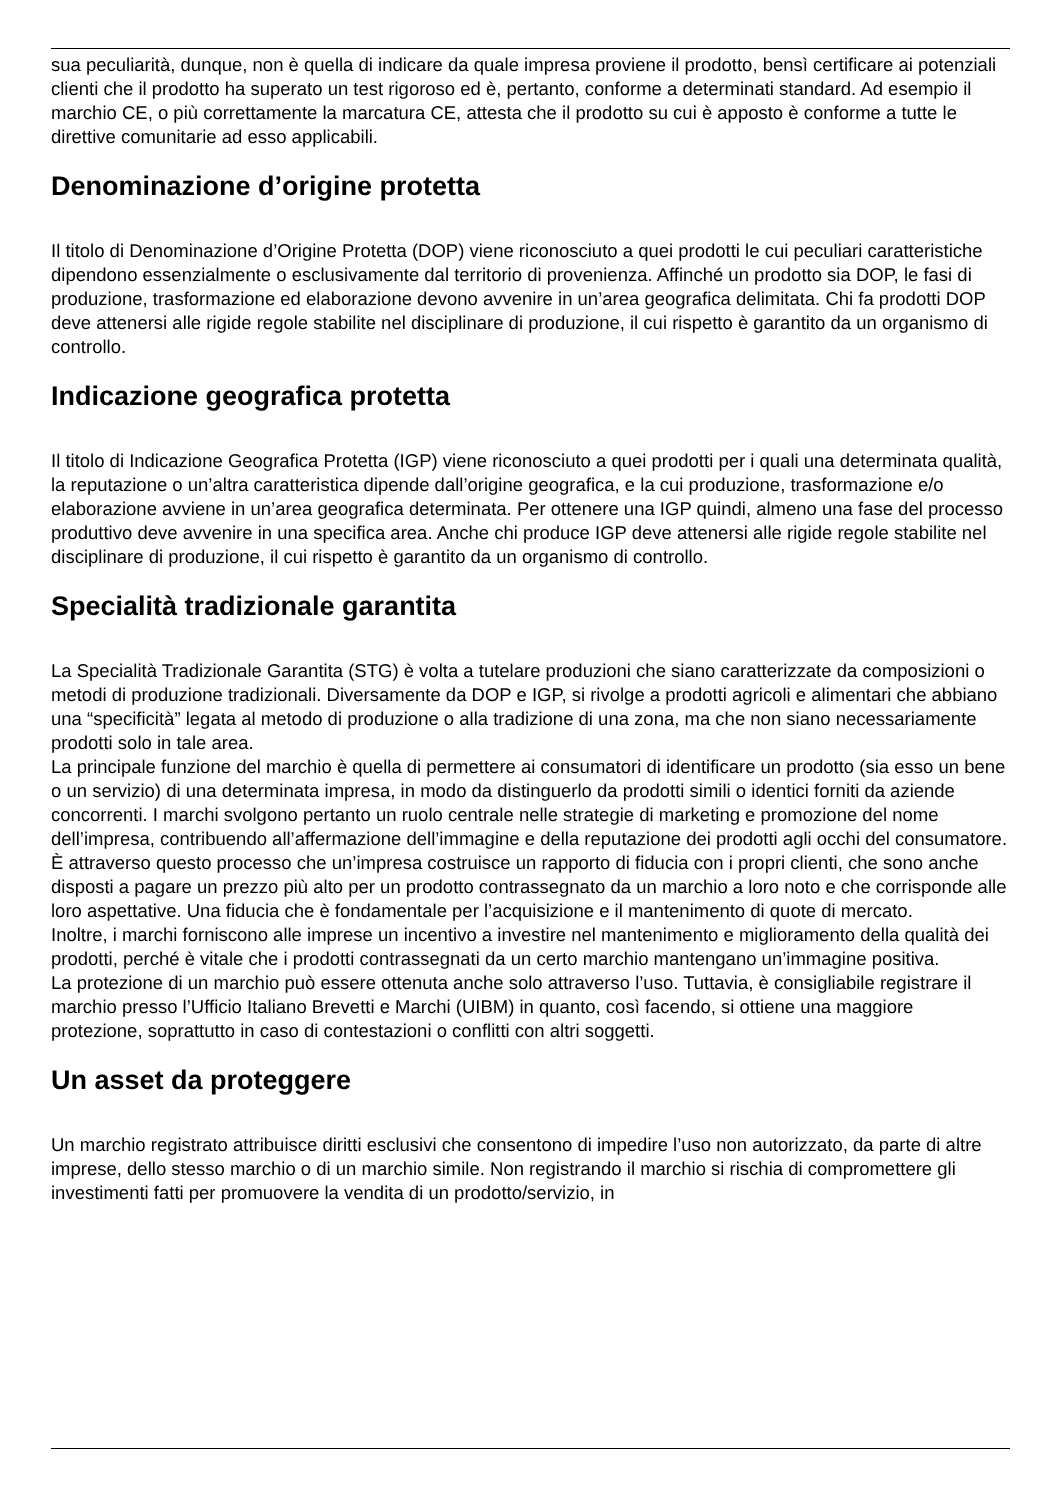sua peculiarità, dunque, non è quella di indicare da quale impresa proviene il prodotto, bensì certificare ai potenziali clienti che il prodotto ha superato un test rigoroso ed è, pertanto, conforme a determinati standard. Ad esempio il marchio CE, o più correttamente la marcatura CE, attesta che il prodotto su cui è apposto è conforme a tutte le direttive comunitarie ad esso applicabili.
Denominazione d’origine protetta
Il titolo di Denominazione d’Origine Protetta (DOP) viene riconosciuto a quei prodotti le cui peculiari caratteristiche dipendono essenzialmente o esclusivamente dal territorio di provenienza. Affinché un prodotto sia DOP, le fasi di produzione, trasformazione ed elaborazione devono avvenire in un’area geografica delimitata. Chi fa prodotti DOP deve attenersi alle rigide regole stabilite nel disciplinare di produzione, il cui rispetto è garantito da un organismo di controllo.
Indicazione geografica protetta
Il titolo di Indicazione Geografica Protetta (IGP) viene riconosciuto a quei prodotti per i quali una determinata qualità, la reputazione o un’altra caratteristica dipende dall’origine geografica, e la cui produzione, trasformazione e/o elaborazione avviene in un’area geografica determinata. Per ottenere una IGP quindi, almeno una fase del processo produttivo deve avvenire in una specifica area. Anche chi produce IGP deve attenersi alle rigide regole stabilite nel disciplinare di produzione, il cui rispetto è garantito da un organismo di controllo.
Specialità tradizionale garantita
La Specialità Tradizionale Garantita (STG) è volta a tutelare produzioni che siano caratterizzate da composizioni o metodi di produzione tradizionali. Diversamente da DOP e IGP, si rivolge a prodotti agricoli e alimentari che abbiano una “specificità” legata al metodo di produzione o alla tradizione di una zona, ma che non siano necessariamente prodotti solo in tale area.
La principale funzione del marchio è quella di permettere ai consumatori di identificare un prodotto (sia esso un bene o un servizio) di una determinata impresa, in modo da distinguerlo da prodotti simili o identici forniti da aziende concorrenti. I marchi svolgono pertanto un ruolo centrale nelle strategie di marketing e promozione del nome dell’impresa, contribuendo all’affermazione dell’immagine e della reputazione dei prodotti agli occhi del consumatore. È attraverso questo processo che un’impresa costruisce un rapporto di fiducia con i propri clienti, che sono anche disposti a pagare un prezzo più alto per un prodotto contrassegnato da un marchio a loro noto e che corrisponde alle loro aspettative. Una fiducia che è fondamentale per l’acquisizione e il mantenimento di quote di mercato.
Inoltre, i marchi forniscono alle imprese un incentivo a investire nel mantenimento e miglioramento della qualità dei prodotti, perché è vitale che i prodotti contrassegnati da un certo marchio mantengano un’immagine positiva.
La protezione di un marchio può essere ottenuta anche solo attraverso l’uso. Tuttavia, è consigliabile registrare il marchio presso l’Ufficio Italiano Brevetti e Marchi (UIBM) in quanto, così facendo, si ottiene una maggiore protezione, soprattutto in caso di contestazioni o conflitti con altri soggetti.
Un asset da proteggere
Un marchio registrato attribuisce diritti esclusivi che consentono di impedire l’uso non autorizzato, da parte di altre imprese, dello stesso marchio o di un marchio simile. Non registrando il marchio si rischia di compromettere gli investimenti fatti per promuovere la vendita di un prodotto/servizio, in